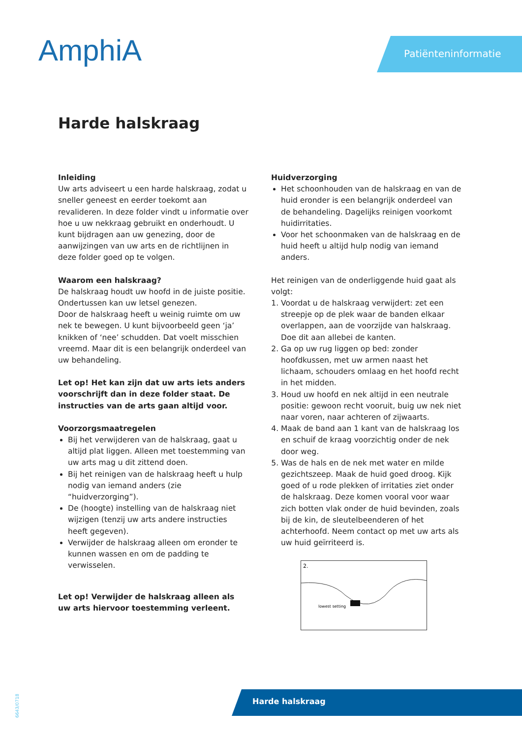AmphiA Patiënteninformatie
Harde halskraag
Inleiding
Uw arts adviseert u een harde halskraag, zodat u sneller geneest en eerder toekomt aan revalideren. In deze folder vindt u informatie over hoe u uw nekkraag gebruikt en onderhoudt. U kunt bijdragen aan uw genezing, door de aanwijzingen van uw arts en de richtlijnen in deze folder goed op te volgen.
Waarom een halskraag?
De halskraag houdt uw hoofd in de juiste positie. Ondertussen kan uw letsel genezen.
Door de halskraag heeft u weinig ruimte om uw nek te bewegen. U kunt bijvoorbeeld geen ‘ja’ knikken of ‘nee’ schudden. Dat voelt misschien vreemd. Maar dit is een belangrijk onderdeel van uw behandeling.
Let op! Het kan zijn dat uw arts iets anders voorschrijft dan in deze folder staat. De instructies van de arts gaan altijd voor.
Voorzorgsmaatregelen
Bij het verwijderen van de halskraag, gaat u altijd plat liggen. Alleen met toestemming van uw arts mag u dit zittend doen.
Bij het reinigen van de halskraag heeft u hulp nodig van iemand anders (zie “huidverzorging”).
De (hoogte) instelling van de halskraag niet wijzigen (tenzij uw arts andere instructies heeft gegeven).
Verwijder de halskraag alleen om eronder te kunnen wassen en om de padding te verwisselen.
Let op! Verwijder de halskraag alleen als uw arts hiervoor toestemming verleent.
Huidverzorging
Het schoonhouden van de halskraag en van de huid eronder is een belangrijk onderdeel van de behandeling. Dagelijks reinigen voorkomt huidirritaties.
Voor het schoonmaken van de halskraag en de huid heeft u altijd hulp nodig van iemand anders.
Het reinigen van de onderliggende huid gaat als volgt:
1. Voordat u de halskraag verwijdert: zet een streepje op de plek waar de banden elkaar overlappen, aan de voorzijde van halskraag. Doe dit aan allebei de kanten.
2. Ga op uw rug liggen op bed: zonder hoofdkussen, met uw armen naast het lichaam, schouders omlaag en het hoofd recht in het midden.
3. Houd uw hoofd en nek altijd in een neutrale positie: gewoon recht vooruit, buig uw nek niet naar voren, naar achteren of zijwaarts.
4. Maak de band aan 1 kant van de halskraag los en schuif de kraag voorzichtig onder de nek door weg.
5. Was de hals en de nek met water en milde gezichtszeep. Maak de huid goed droog. Kijk goed of u rode plekken of irritaties ziet onder de halskraag. Deze komen vooral voor waar zich botten vlak onder de huid bevinden, zoals bij de kin, de sleutelbeenderen of het achterhoofd. Neem contact op met uw arts als uw huid geïrriteerd is.
2.
lowest setting
6643/0718
Harde halskraag